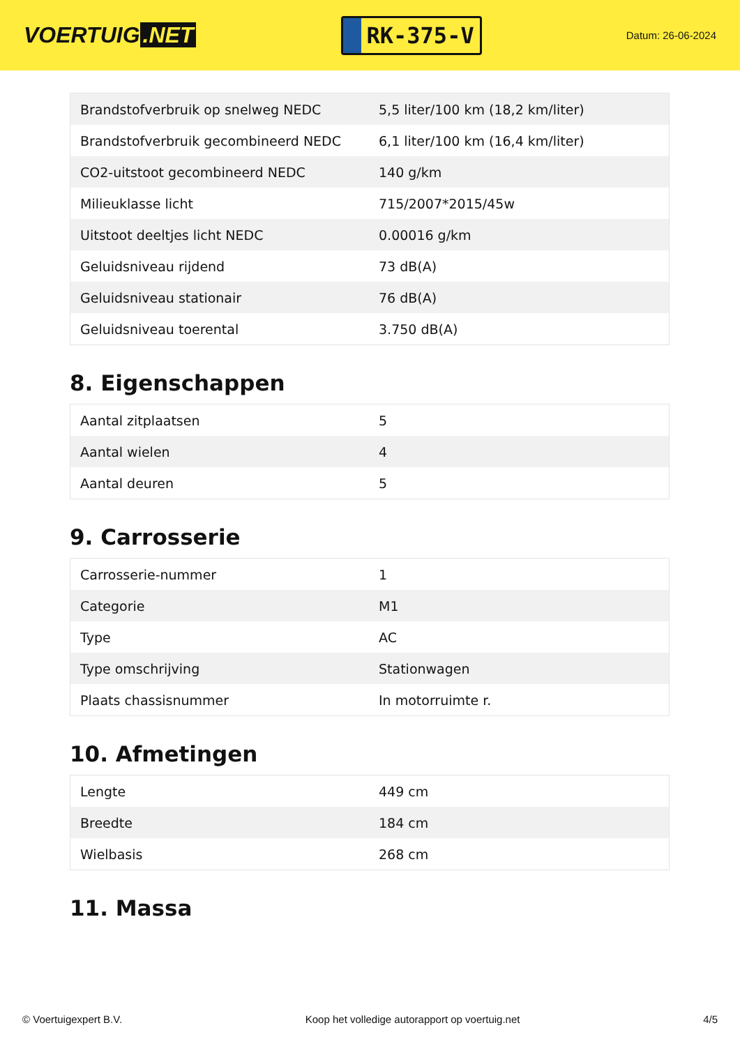VOERTUIG.NET
RK-375-V
Datum: 26-06-2024
| Brandstofverbruik op snelweg NEDC | 5,5 liter/100 km (18,2 km/liter) |
| Brandstofverbruik gecombineerd NEDC | 6,1 liter/100 km (16,4 km/liter) |
| CO2-uitstoot gecombineerd NEDC | 140 g/km |
| Milieuklasse licht | 715/2007*2015/45w |
| Uitstoot deeltjes licht NEDC | 0.00016 g/km |
| Geluidsniveau rijdend | 73 dB(A) |
| Geluidsniveau stationair | 76 dB(A) |
| Geluidsniveau toerental | 3.750 dB(A) |
8. Eigenschappen
| Aantal zitplaatsen | 5 |
| Aantal wielen | 4 |
| Aantal deuren | 5 |
9. Carrosserie
| Carrosserie-nummer | 1 |
| Categorie | M1 |
| Type | AC |
| Type omschrijving | Stationwagen |
| Plaats chassisnummer | In motorruimte r. |
10. Afmetingen
| Lengte | 449 cm |
| Breedte | 184 cm |
| Wielbasis | 268 cm |
11. Massa
© Voertuigexpert B.V. Koop het volledige autorapport op voertuig.net 4/5